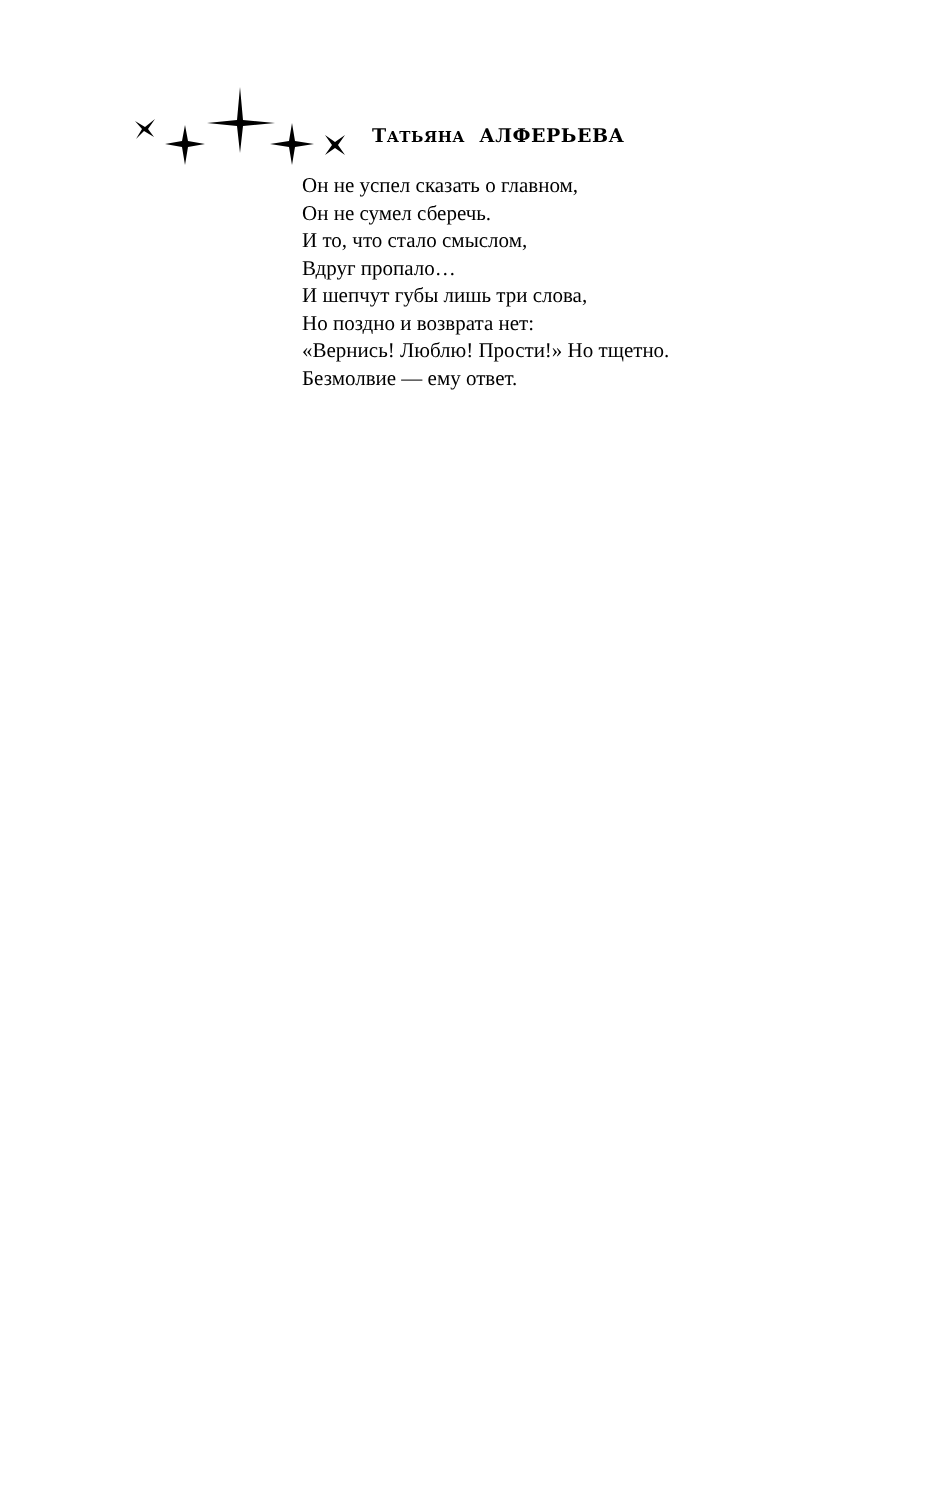ТАТЬЯНА АЛФЕРЬЕВА
Он не успел сказать о главном,
Он не сумел сберечь.
И то, что стало смыслом,
Вдруг пропало…
И шепчут губы лишь три слова,
Но поздно и возврата нет:
«Вернись! Люблю! Прости!» Но тщетно.
Безмолвие — ему ответ.